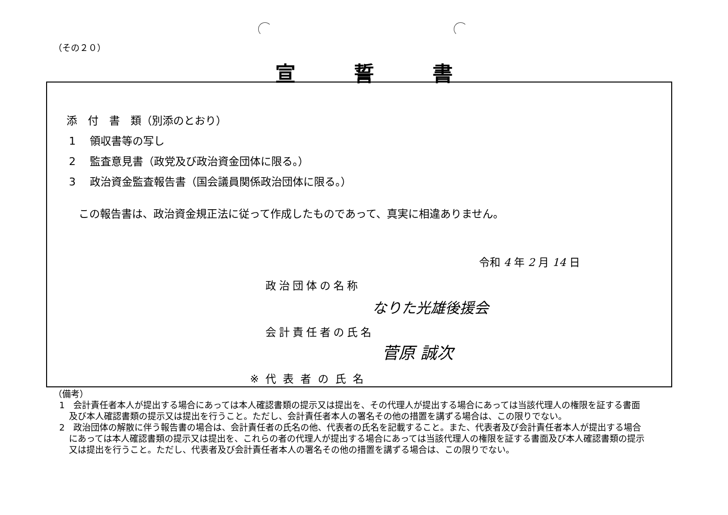（その２０）
宣誓書
添　付　書　類（別添のとおり）
1　 領収書等の写し
2　 監査意見書（政党及び政治資金団体に限る。）
3　 政治資金監査報告書（国会議員関係政治団体に限る。）
この報告書は、政治資金規正法に従って作成したものであって、真実に相違ありません。
令和 4 年 2 月 14 日
政治団体の名称
なりた光雄後援会
会計責任者の氏名
菅原 誠次
※代表者の氏名
（備考）
1　会計責任者本人が提出する場合にあっては本人確認書類の提示又は提出を、その代理人が提出する場合にあっては当該代理人の権限を証する書面及び本人確認書類の提示又は提出を行うこと。ただし、会計責任者本人の署名その他の措置を講ずる場合は、この限りでない。
2　政治団体の解散に伴う報告書の場合は、会計責任者の氏名の他、代表者の氏名を記載すること。また、代表者及び会計責任者本人が提出する場合にあっては本人確認書類の提示又は提出を、これらの者の代理人が提出する場合にあっては当該代理人の権限を証する書面及び本人確認書類の提示又は提出を行うこと。ただし、代表者及び会計責任者本人の署名その他の措置を講ずる場合は、この限りでない。